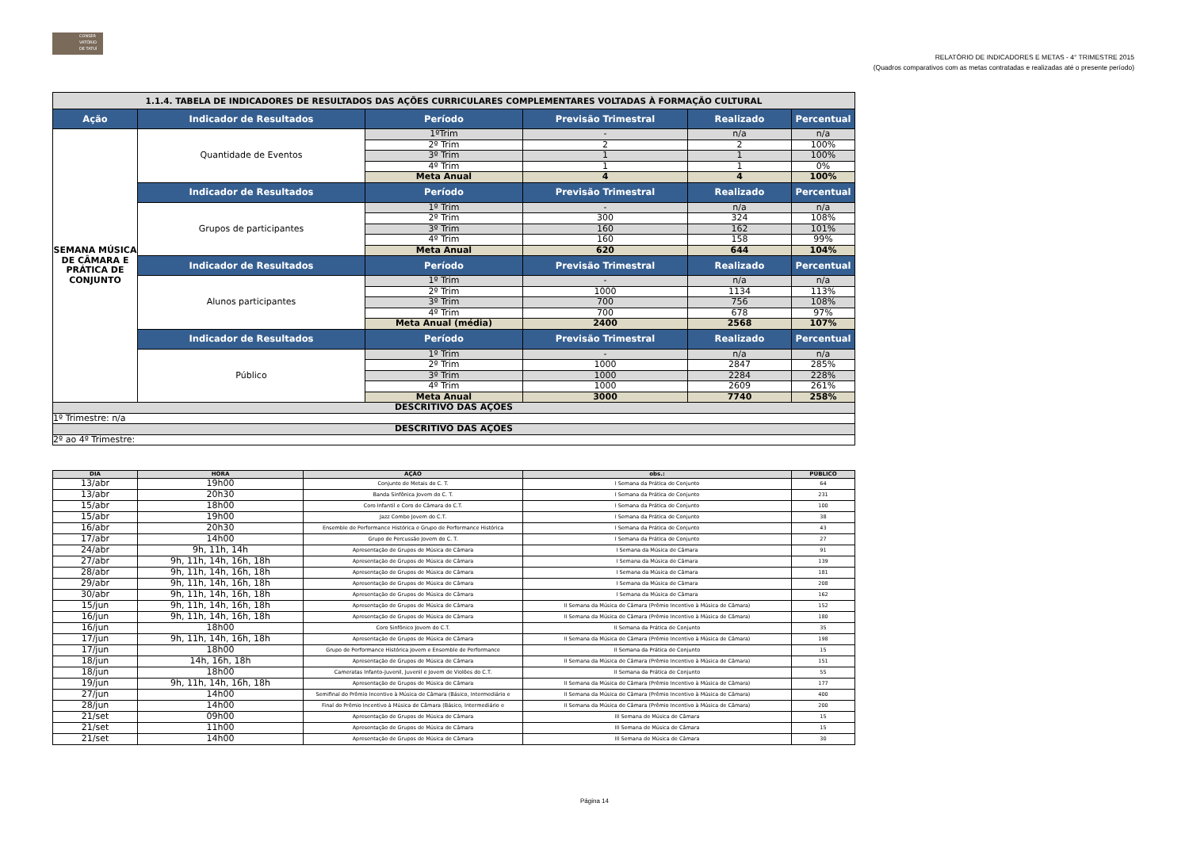CONSER VATÓRIO DE TATUÍ
RELATÓRIO DE INDICADORES E METAS - 4° TRIMESTRE 2015
(Quadros comparativos com as metas contratadas e realizadas até o presente período)
| 1.1.4. TABELA DE INDICADORES DE RESULTADOS DAS AÇÕES CURRICULARES COMPLEMENTARES VOLTADAS À FORMAÇÃO CULTURAL | | | | | |
| Ação | Indicador de Resultados | Período | Previsão Trimestral | Realizado | Percentual |
| SEMANA MÚSICA DE CÂMARA E PRÁTICA DE CONJUNTO | Quantidade de Eventos | 1ºTrim | - | n/a | n/a |
| | | 2º Trim | 2 | 2 | 100% |
| | | 3º Trim | 1 | 1 | 100% |
| | | 4º Trim | 1 | 1 | 0% |
| | | Meta Anual | 4 | 4 | 100% |
| | Indicador de Resultados | Período | Previsão Trimestral | Realizado | Percentual |
| | Grupos de participantes | 1º Trim | - | n/a | n/a |
| | | 2º Trim | 300 | 324 | 108% |
| | | 3º Trim | 160 | 162 | 101% |
| | | 4º Trim | 160 | 158 | 99% |
| | | Meta Anual | 620 | 644 | 104% |
| | Indicador de Resultados | Período | Previsão Trimestral | Realizado | Percentual |
| | Alunos participantes | 1º Trim | - | n/a | n/a |
| | | 2º Trim | 1000 | 1134 | 113% |
| | | 3º Trim | 700 | 756 | 108% |
| | | 4º Trim | 700 | 678 | 97% |
| | | Meta Anual (média) | 2400 | 2568 | 107% |
| | Indicador de Resultados | Período | Previsão Trimestral | Realizado | Percentual |
| | Público | 1º Trim | - | n/a | n/a |
| | | 2º Trim | 1000 | 2847 | 285% |
| | | 3º Trim | 1000 | 2284 | 228% |
| | | 4º Trim | 1000 | 2609 | 261% |
| | | Meta Anual | 3000 | 7740 | 258% |
| DESCRITIVO DAS AÇÕES | | | | | |
| 1º Trimestre: n/a | | | | | |
| DESCRITIVO DAS AÇÕES | | | | | |
| 2º ao 4º Trimestre: | | | | | |
| DIA | HORA | AÇÃO | obs.: | PÚBLICO |
| --- | --- | --- | --- | --- |
| 13/abr | 19h00 | Conjunto de Metais do C. T. | I Semana da Prática de Conjunto | 64 |
| 13/abr | 20h30 | Banda Sinfônica Jovem do C. T. | I Semana da Prática de Conjunto | 231 |
| 15/abr | 18h00 | Coro Infantil e Coro de Câmara do C.T. | I Semana da Prática de Conjunto | 100 |
| 15/abr | 19h00 | Jazz Combo Jovem do C.T. | I Semana da Prática de Conjunto | 38 |
| 16/abr | 20h30 | Ensemble de Performance Histórica e Grupo de Performance Histórica | I Semana da Prática de Conjunto | 43 |
| 17/abr | 14h00 | Grupo de Percussão Jovem do C. T. | I Semana da Prática de Conjunto | 27 |
| 24/abr | 9h, 11h, 14h | Apresentação de Grupos de Música de Câmara | I Semana da Música de Câmara | 91 |
| 27/abr | 9h, 11h, 14h, 16h, 18h | Apresentação de Grupos de Música de Câmara | I Semana da Música de Câmara | 139 |
| 28/abr | 9h, 11h, 14h, 16h, 18h | Apresentação de Grupos de Música de Câmara | I Semana da Música de Câmara | 181 |
| 29/abr | 9h, 11h, 14h, 16h, 18h | Apresentação de Grupos de Música de Câmara | I Semana da Música de Câmara | 208 |
| 30/abr | 9h, 11h, 14h, 16h, 18h | Apresentação de Grupos de Música de Câmara | I Semana da Música de Câmara | 162 |
| 15/jun | 9h, 11h, 14h, 16h, 18h | Apresentação de Grupos de Música de Câmara | II Semana da Música de Câmara (Prêmio Incentivo à Música de Câmara) | 152 |
| 16/jun | 9h, 11h, 14h, 16h, 18h | Apresentação de Grupos de Música de Câmara | II Semana da Música de Câmara (Prêmio Incentivo à Música de Câmara) | 180 |
| 16/jun | 18h00 | Coro Sinfônico Jovem do C.T. | II Semana da Prática de Conjunto | 35 |
| 17/jun | 9h, 11h, 14h, 16h, 18h | Apresentação de Grupos de Música de Câmara | II Semana da Música de Câmara (Prêmio Incentivo à Música de Câmara) | 198 |
| 17/jun | 18h00 | Grupo de Performance Histórica Jovem e Ensemble de Performance | II Semana da Prática de Conjunto | 15 |
| 18/jun | 14h, 16h, 18h | Apresentação de Grupos de Música de Câmara | II Semana da Música de Câmara (Prêmio Incentivo à Música de Câmara) | 151 |
| 18/jun | 18h00 | Cameratas Infanto-Juvenil, Juvenil e Jovem de Violões do C.T. | II Semana da Prática de Conjunto | 55 |
| 19/jun | 9h, 11h, 14h, 16h, 18h | Apresentação de Grupos de Música de Câmara | II Semana da Música de Câmara (Prêmio Incentivo à Música de Câmara) | 177 |
| 27/jun | 14h00 | Semifinal do Prêmio Incentivo à Música de Câmara (Básico, Intermediário e | II Semana da Música de Câmara (Prêmio Incentivo à Música de Câmara) | 400 |
| 28/jun | 14h00 | Final do Prêmio Incentivo à Música de Câmara (Básico, Intermediário e | II Semana da Música de Câmara (Prêmio Incentivo à Música de Câmara) | 200 |
| 21/set | 09h00 | Apresentação de Grupos de Música de Câmara | III Semana de Música de Câmara | 15 |
| 21/set | 11h00 | Apresentação de Grupos de Música de Câmara | III Semana de Música de Câmara | 15 |
| 21/set | 14h00 | Apresentação de Grupos de Música de Câmara | III Semana de Música de Câmara | 30 |
Página 14